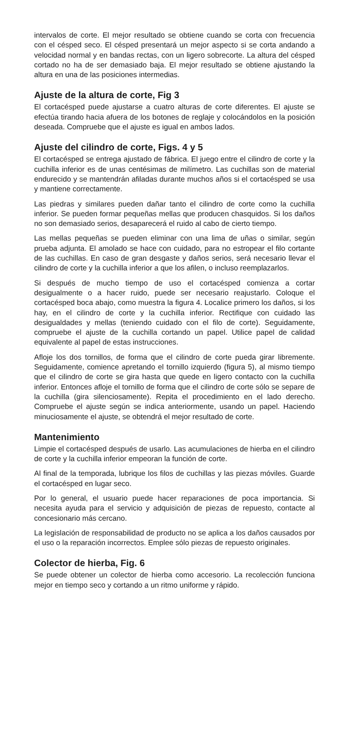intervalos de corte. El mejor resultado se obtiene cuando se corta con frecuencia con el césped seco. El césped presentará un mejor aspecto si se corta andando a velocidad normal y en bandas rectas, con un ligero sobrecorte. La altura del césped cortado no ha de ser demasiado baja. El mejor resultado se obtiene ajustando la altura en una de las posiciones intermedias.
Ajuste de la altura de corte, Fig 3
El cortacésped puede ajustarse a cuatro alturas de corte diferentes. El ajuste se efectúa tirando hacia afuera de los botones de reglaje y colocándolos en la posición deseada. Compruebe que el ajuste es igual en ambos lados.
Ajuste del cilindro de corte, Figs. 4 y 5
El cortacésped se entrega ajustado de fábrica. El juego entre el cilindro de corte y la cuchilla inferior es de unas centésimas de milímetro. Las cuchillas son de material endurecido y se mantendrán afiladas durante muchos años si el cortacésped se usa y mantiene correctamente.
Las piedras y similares pueden dañar tanto el cilindro de corte como la cuchilla inferior. Se pueden formar pequeñas mellas que producen chasquidos. Si los daños no son demasiado serios, desaparecerá el ruido al cabo de cierto tiempo.
Las mellas pequeñas se pueden eliminar con una lima de uñas o similar, según prueba adjunta. El amolado se hace con cuidado, para no estropear el filo cortante de las cuchillas. En caso de gran desgaste y daños serios, será necesario llevar el cilindro de corte y la cuchilla inferior a que los afilen, o incluso reemplazarlos.
Si después de mucho tiempo de uso el cortacésped comienza a cortar desigualmente o a hacer ruido, puede ser necesario reajustarlo. Coloque el cortacésped boca abajo, como muestra la figura 4. Localice primero los daños, si los hay, en el cilindro de corte y la cuchilla inferior. Rectifique con cuidado las desigualdades y mellas (teniendo cuidado con el filo de corte). Seguidamente, compruebe el ajuste de la cuchilla cortando un papel. Utilice papel de calidad equivalente al papel de estas instrucciones.
Afloje los dos tornillos, de forma que el cilindro de corte pueda girar libremente. Seguidamente, comience apretando el tornillo izquierdo (figura 5), al mismo tiempo que el cilindro de corte se gira hasta que quede en ligero contacto con la cuchilla inferior. Entonces afloje el tornillo de forma que el cilindro de corte sólo se separe de la cuchilla (gira silenciosamente). Repita el procedimiento en el lado derecho. Compruebe el ajuste según se indica anteriormente, usando un papel. Haciendo minuciosamente el ajuste, se obtendrá el mejor resultado de corte.
Mantenimiento
Limpie el cortacésped después de usarlo. Las acumulaciones de hierba en el cilindro de corte y la cuchilla inferior empeoran la función de corte.
Al final de la temporada, lubrique los filos de cuchillas y las piezas móviles. Guarde el cortacésped en lugar seco.
Por lo general, el usuario puede hacer reparaciones de poca importancia. Si necesita ayuda para el servicio y adquisición de piezas de repuesto, contacte al concesionario más cercano.
La legislación de responsabilidad de producto no se aplica a los daños causados por el uso o la reparación incorrectos. Emplee sólo piezas de repuesto originales.
Colector de hierba, Fig. 6
Se puede obtener un colector de hierba como accesorio. La recolección funciona mejor en tiempo seco y cortando a un ritmo uniforme y rápido.